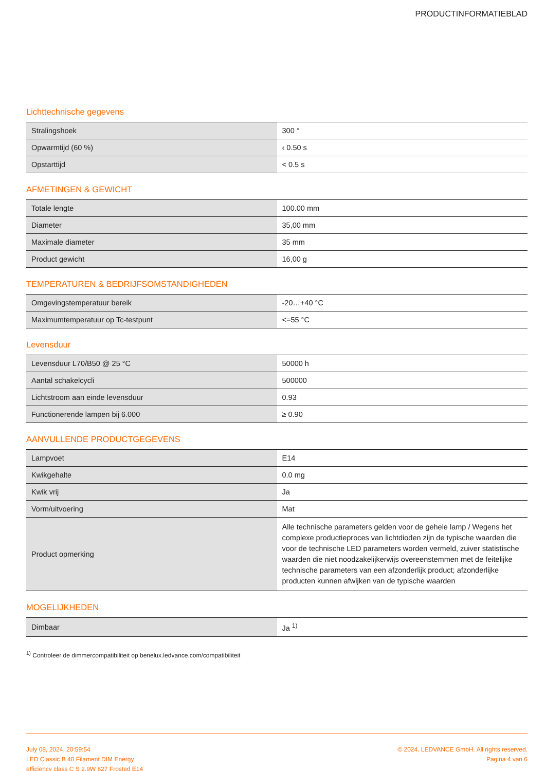PRODUCTINFORMATIEBLAD
Lichttechnische gegevens
| Stralingshoek | 300 ° |
| Opwarmtijd (60 %) | ‹ 0.50 s |
| Opstarttijd | < 0.5 s |
AFMETINGEN & GEWICHT
| Totale lengte | 100.00 mm |
| Diameter | 35,00 mm |
| Maximale diameter | 35 mm |
| Product gewicht | 16,00 g |
TEMPERATUREN & BEDRIJFSOMSTANDIGHEDEN
| Omgevingstemperatuur bereik | -20…+40 °C |
| Maximumtemperatuur op Tc-testpunt | <=55 °C |
Levensduur
| Levensduur L70/B50 @ 25 °C | 50000 h |
| Aantal schakelcycli | 500000 |
| Lichtstroom aan einde levensduur | 0.93 |
| Functionerende lampen bij 6.000 | ≥ 0.90 |
AANVULLENDE PRODUCTGEGEVENS
| Lampvoet | E14 |
| Kwikgehalte | 0.0 mg |
| Kwik vrij | Ja |
| Vorm/uitvoering | Mat |
| Product opmerking | Alle technische parameters gelden voor de gehele lamp / Wegens het complexe productieproces van lichtdioden zijn de typische waarden die voor de technische LED parameters worden vermeld, zuiver statistische waarden die niet noodzakelijkerwijs overeenstemmen met de feitelijke technische parameters van een afzonderlijk product; afzonderlijke producten kunnen afwijken van de typische waarden |
MOGELIJKHEDEN
| Dimbaar | Ja <sup>1)</sup> |
<sup>1)</sup> Controleer de dimmercompatibiliteit op benelux.ledvance.com/compatibiliteit
July 08, 2024, 20:59:54
LED Classic B 40 Filament DIM Energy
efficiency class C S 2.9W 827 Frosted E14
© 2024, LEDVANCE GmbH. All rights reserved.
Pagina 4 van 6